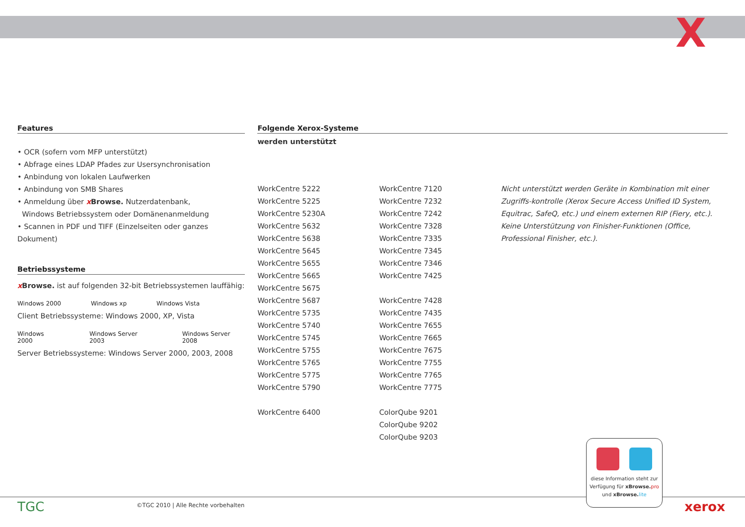X
Features
• OCR (sofern vom MFP unterstützt)
• Abfrage eines LDAP Pfades zur Usersynchronisation
• Anbindung von lokalen Laufwerken
• Anbindung von SMB Shares
• Anmeldung über xBrowse. Nutzerdatenbank,
Windows Betriebssystem oder Domänenanmeldung
• Scannen in PDF und TIFF (Einzelseiten oder ganzes Dokument)
Betriebssysteme
xBrowse. ist auf folgenden 32-bit Betriebssystemen lauffähig:
Windows 2000 Windows xp Windows Vista
Client Betriebssysteme: Windows 2000, XP, Vista
Windows 2000 Windows Server 2003 Windows Server 2008
Server Betriebssysteme: Windows Server 2000, 2003, 2008
Folgende Xerox-Systeme
werden unterstützt
WorkCentre 5222
WorkCentre 5225
WorkCentre 5230A
WorkCentre 5632
WorkCentre 5638
WorkCentre 5645
WorkCentre 5655
WorkCentre 5665
WorkCentre 5675
WorkCentre 5687
WorkCentre 5735
WorkCentre 5740
WorkCentre 5745
WorkCentre 5755
WorkCentre 5765
WorkCentre 5775
WorkCentre 5790
WorkCentre 6400
WorkCentre 7120
WorkCentre 7232
WorkCentre 7242
WorkCentre 7328
WorkCentre 7335
WorkCentre 7345
WorkCentre 7346
WorkCentre 7425
WorkCentre 7428
WorkCentre 7435
WorkCentre 7655
WorkCentre 7665
WorkCentre 7675
WorkCentre 7755
WorkCentre 7765
WorkCentre 7775
ColorQube 9201
ColorQube 9202
ColorQube 9203
Nicht unterstützt werden Geräte in Kombination mit einer Zugriffs-kontrolle (Xerox Secure Access Unified ID System, Equitrac, SafeQ, etc.) und einem externen RIP (Fiery, etc.). Keine Unterstützung von Finisher-Funktionen (Office, Professional Finisher, etc.).
TGC
©TGC 2010 | Alle Rechte vorbehalten
diese Information steht zur
Verfügung für xBrowse. pro
und xBrowse. lite
xerox